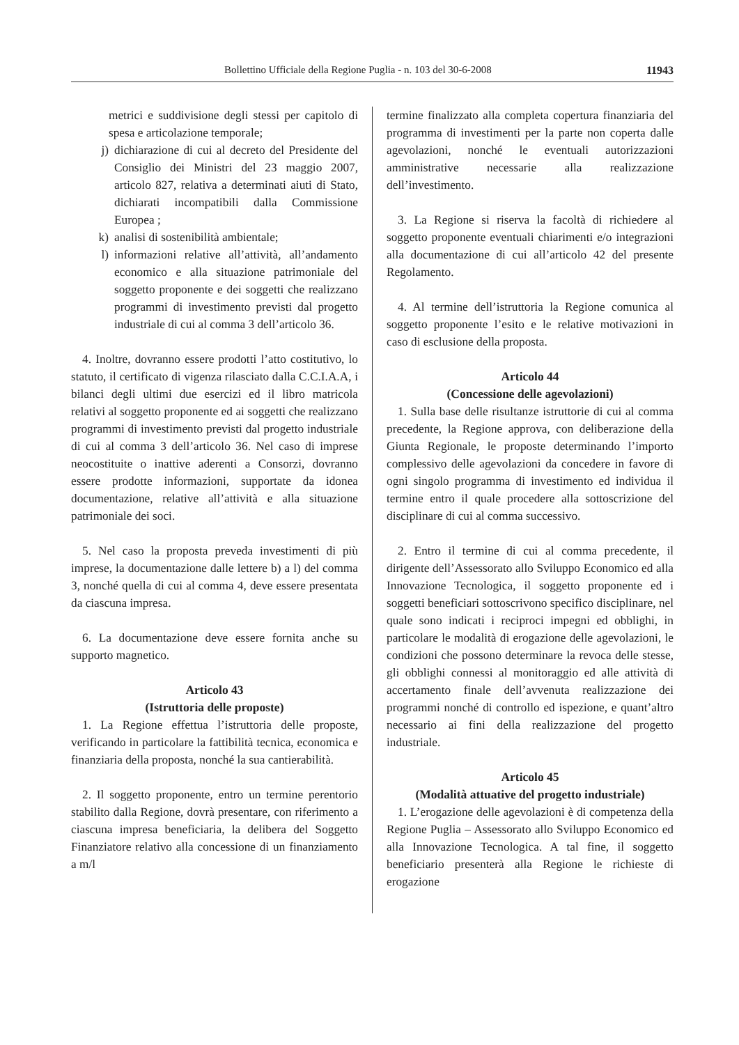Bollettino Ufficiale della Regione Puglia - n. 103 del 30-6-2008 11943
metrici e suddivisione degli stessi per capitolo di spesa e articolazione temporale;
j) dichiarazione di cui al decreto del Presidente del Consiglio dei Ministri del 23 maggio 2007, articolo 827, relativa a determinati aiuti di Stato, dichiarati incompatibili dalla Commissione Europea ;
k) analisi di sostenibilità ambientale;
l) informazioni relative all’attività, all’andamento economico e alla situazione patrimoniale del soggetto proponente e dei soggetti che realizzano programmi di investimento previsti dal progetto industriale di cui al comma 3 dell’articolo 36.
4. Inoltre, dovranno essere prodotti l’atto costitutivo, lo statuto, il certificato di vigenza rilasciato dalla C.C.I.A.A, i bilanci degli ultimi due esercizi ed il libro matricola relativi al soggetto proponente ed ai soggetti che realizzano programmi di investimento previsti dal progetto industriale di cui al comma 3 dell’articolo 36. Nel caso di imprese neocostituite o inattive aderenti a Consorzi, dovranno essere prodotte informazioni, supportate da idonea documentazione, relative all’attività e alla situazione patrimoniale dei soci.
5. Nel caso la proposta preveda investimenti di più imprese, la documentazione dalle lettere b) a l) del comma 3, nonché quella di cui al comma 4, deve essere presentata da ciascuna impresa.
6. La documentazione deve essere fornita anche su supporto magnetico.
Articolo 43
(Istruttoria delle proposte)
1. La Regione effettua l’istruttoria delle proposte, verificando in particolare la fattibilità tecnica, economica e finanziaria della proposta, nonché la sua cantierabilità.
2. Il soggetto proponente, entro un termine perentorio stabilito dalla Regione, dovrà presentare, con riferimento a ciascuna impresa beneficiaria, la delibera del Soggetto Finanziatore relativo alla concessione di un finanziamento a m/l
termine finalizzato alla completa copertura finanziaria del programma di investimenti per la parte non coperta dalle agevolazioni, nonché le eventuali autorizzazioni amministrative necessarie alla realizzazione dell’investimento.
3. La Regione si riserva la facoltà di richiedere al soggetto proponente eventuali chiarimenti e/o integrazioni alla documentazione di cui all’articolo 42 del presente Regolamento.
4. Al termine dell’istruttoria la Regione comunica al soggetto proponente l’esito e le relative motivazioni in caso di esclusione della proposta.
Articolo 44
(Concessione delle agevolazioni)
1. Sulla base delle risultanze istruttorie di cui al comma precedente, la Regione approva, con deliberazione della Giunta Regionale, le proposte determinando l’importo complessivo delle agevolazioni da concedere in favore di ogni singolo programma di investimento ed individua il termine entro il quale procedere alla sottoscrizione del disciplinare di cui al comma successivo.
2. Entro il termine di cui al comma precedente, il dirigente dell’Assessorato allo Sviluppo Economico ed alla Innovazione Tecnologica, il soggetto proponente ed i soggetti beneficiari sottoscrivono specifico disciplinare, nel quale sono indicati i reciproci impegni ed obblighi, in particolare le modalità di erogazione delle agevolazioni, le condizioni che possono determinare la revoca delle stesse, gli obblighi connessi al monitoraggio ed alle attività di accertamento finale dell’avvenuta realizzazione dei programmi nonché di controllo ed ispezione, e quant’altro necessario ai fini della realizzazione del progetto industriale.
Articolo 45
(Modalità attuative del progetto industriale)
1. L’erogazione delle agevolazioni è di competenza della Regione Puglia – Assessorato allo Sviluppo Economico ed alla Innovazione Tecnologica. A tal fine, il soggetto beneficiario presenterà alla Regione le richieste di erogazione